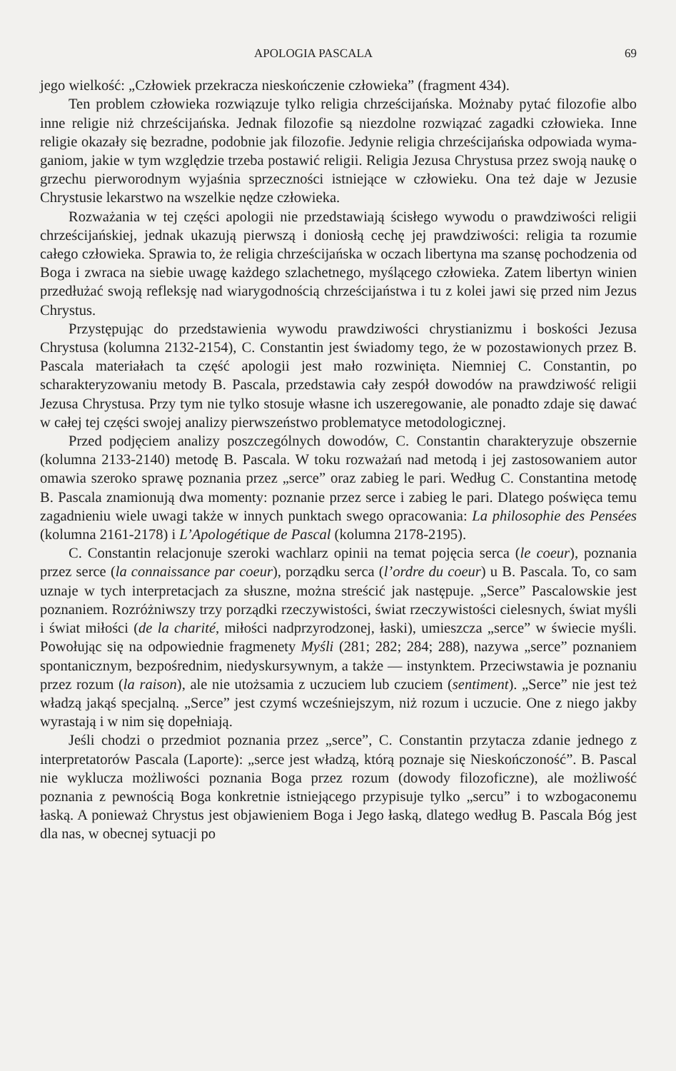APOLOGIA PASCALA 69
jego wielkość: „Człowiek przekracza nieskończenie człowieka” (fragment 434).
Ten problem człowieka rozwiązuje tylko religia chrześcijańska. Można­by pytać filozofie albo inne religie niż chrześcijańska. Jednak filozofie są niezdolne rozwiązać zagadki człowieka. Inne religie okazały się bezradne, podobnie jak filozofie. Jedynie religia chrześcijańska odpowiada wyma­ganiom, jakie w tym względzie trzeba postawić religii. Religia Jezusa Chrystusa przez swoją naukę o grzechu pierworodnym wyjaśnia sprzecz­ności istniejące w człowieku. Ona też daje w Jezusie Chrystusie lekarstwo na wszelkie nędze człowieka.
Rozważania w tej części apologii nie przedstawiają ścisłego wywodu o prawdziwości religii chrześcijańskiej, jednak ukazują pierwszą i doniosłą cechę jej prawdziwości: religia ta rozumie całego człowieka. Sprawia to, że religia chrześcijańska w oczach libertyna ma szansę pochodzenia od Bo­ga i zwraca na siebie uwagę każdego szlachetnego, myślącego człowieka. Zatem libertyn winien przedłużać swoją refleksję nad wiarygodnością chrześcijaństwa i tu z kolei jawi się przed nim Jezus Chrystus.
Przystępując do przedstawienia wywodu prawdziwości chrystianizmu i boskości Jezusa Chrystusa (kolumna 2132-2154), C. Constantin jest świa­domy tego, że w pozostawionych przez B. Pascala materiałach ta część apologii jest mało rozwinięta. Niemniej C. Constantin, po scharakteryzo­waniu metody B. Pascala, przedstawia cały zespół dowodów na prawdzi­wość religii Jezusa Chrystusa. Przy tym nie tylko stosuje własne ich usze­regowanie, ale ponadto zdaje się dawać w całej tej części swojej analizy pierwszeństwo problematyce metodologicznej.
Przed podjęciem analizy poszczególnych dowodów, C. Constantin cha­rakteryzuje obszernie (kolumna 2133-2140) metodę B. Pascala. W toku rozważań nad metodą i jej zastosowaniem autor omawia szeroko sprawę poznania przez „serce” oraz zabieg le pari. Według C. Constantina meto­dę B. Pascala znamionują dwa momenty: poznanie przez serce i zabieg le pari. Dlatego poświęca temu zagadnieniu wiele uwagi także w innych punktach swego opracowania: La philosophie des Pensées (kolumna 2161-­2178) i L’Apologétique de Pascal (kolumna 2178-2195).
C. Constantin relacjonuje szeroki wachlarz opinii na temat pojęcia serca (le coeur), poznania przez serce (la connaissance par coeur), porząd­ku serca (l’ordre du coeur) u B. Pascala. To, co sam uznaje w tych inter­pretacjach za słuszne, można streścić jak następuje. „Serce” Pascalowskie jest poznaniem. Rozróżniwszy trzy porządki rzeczywistości, świat rzeczy­wistości cielesnych, świat myśli i świat miłości (de la charité, miłości nad­przyrodzonej, łaski), umieszcza „serce” w świecie myśli. Powołując się na odpowiednie fragmenety Myśli (281; 282; 284; 288), nazywa „serce” poz­naniem spontanicznym, bezpośrednim, niedyskursywnym, a także — in­stynktem. Przeciwstawia je poznaniu przez rozum (la raison), ale nie uto­żsamia z uczuciem lub czuciem (sentiment). „Serce” nie jest też władzą jakąś specjalną. „Serce” jest czymś wcześniejszym, niż rozum i uczucie. One z niego jakby wyrastają i w nim się dopełniają.
Jeśli chodzi o przedmiot poznania przez „serce”, C. Constantin przy­tacza zdanie jednego z interpretatorów Pascala (Laporte): „serce jest wła­dzą, którą poznaje się Nieskończoność”. B. Pascal nie wyklucza możliwości poznania Boga przez rozum (dowody filozoficzne), ale możliwość poznania z pewnością Boga konkretnie istniejącego przypisuje tylko „sercu” i to wzbogaconemu łaską. A ponieważ Chrystus jest objawieniem Boga i Jego łaską, dlatego według B. Pascala Bóg jest dla nas, w obecnej sytuacji po